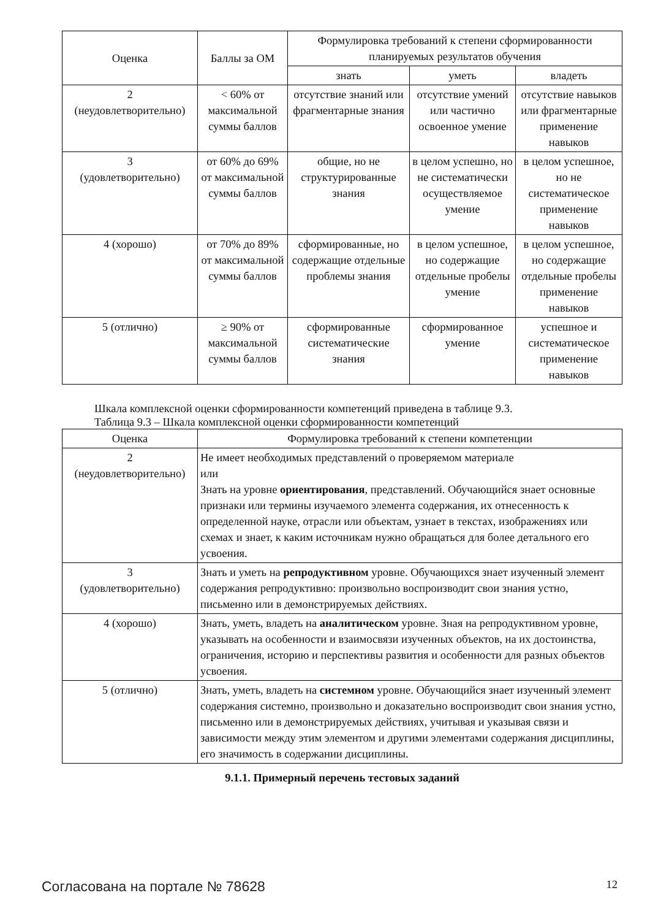| Оценка | Баллы за ОМ | Формулировка требований к степени сформированности планируемых результатов обучения | | |
| --- | --- | --- | --- | --- |
| | | знать | уметь | владеть |
| 2 (неудовлетворительно) | < 60% от максимальной суммы баллов | отсутствие знаний или фрагментарные знания | отсутствие умений или частично освоенное умение | отсутствие навыков или фрагментарные применение навыков |
| 3 (удовлетворительно) | от 60% до 69% от максимальной суммы баллов | общие, но не структурированные знания | в целом успешно, но не систематически осуществляемое умение | в целом успешное, но не систематическое применение навыков |
| 4 (хорошо) | от 70% до 89% от максимальной суммы баллов | сформированные, но содержащие отдельные проблемы знания | в целом успешное, но содержащие отдельные пробелы умение | в целом успешное, но содержащие отдельные пробелы применение навыков |
| 5 (отлично) | ≥ 90% от максимальной суммы баллов | сформированные систематические знания | сформированное умение | успешное и систематическое применение навыков |
Шкала комплексной оценки сформированности компетенций приведена в таблице 9.3.
Таблица 9.3 – Шкала комплексной оценки сформированности компетенций
| Оценка | Формулировка требований к степени компетенции |
| --- | --- |
| 2 (неудовлетворительно) | Не имеет необходимых представлений о проверяемом материале или Знать на уровне ориентирования , представлений. Обучающийся знает основные признаки или термины изучаемого элемента содержания, их отнесенность к определенной науке, отрасли или объектам, узнает в текстах, изображениях или схемах и знает, к каким источникам нужно обращаться для более детального его усвоения. |
| 3 (удовлетворительно) | Знать и уметь на репродуктивном уровне. Обучающихся знает изученный элемент содержания репродуктивно: произвольно воспроизводит свои знания устно, письменно или в демонстрируемых действиях. |
| 4 (хорошо) | Знать, уметь, владеть на аналитическом уровне. Зная на репродуктивном уровне, указывать на особенности и взаимосвязи изученных объектов, на их достоинства, ограничения, историю и перспективы развития и особенности для разных объектов усвоения. |
| 5 (отлично) | Знать, уметь, владеть на системном уровне. Обучающийся знает изученный элемент содержания системно, произвольно и доказательно воспроизводит свои знания устно, письменно или в демонстрируемых действиях, учитывая и указывая связи и зависимости между этим элементом и другими элементами содержания дисциплины, его значимость в содержании дисциплины. |
9.1.1. Примерный перечень тестовых заданий
Согласована на портале № 78628 12